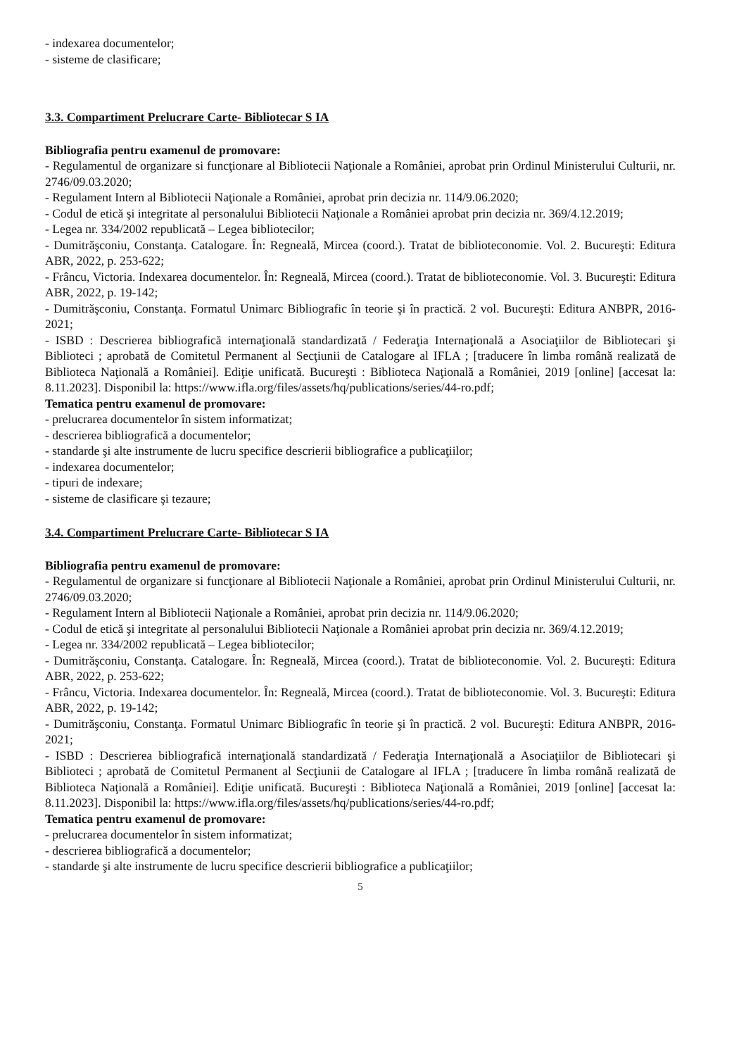- indexarea documentelor;
- sisteme de clasificare;
3.3. Compartiment Prelucrare Carte- Bibliotecar S IA
Bibliografia pentru examenul de promovare:
- Regulamentul de organizare si funcţionare al Bibliotecii Naţionale a României, aprobat prin Ordinul Ministerului Culturii, nr. 2746/09.03.2020;
- Regulament Intern al Bibliotecii Naţionale a României, aprobat prin decizia nr. 114/9.06.2020;
- Codul de etică şi integritate al personalului Bibliotecii Naţionale a României aprobat prin decizia nr. 369/4.12.2019;
- Legea nr. 334/2002 republicată – Legea bibliotecilor;
- Dumitrăşconiu, Constanţa. Catalogare. În: Regneală, Mircea (coord.). Tratat de biblioteconomie. Vol. 2. Bucureşti: Editura ABR, 2022, p. 253-622;
- Frâncu, Victoria. Indexarea documentelor. În: Regneală, Mircea (coord.). Tratat de biblioteconomie. Vol. 3. Bucureşti: Editura ABR, 2022, p. 19-142;
- Dumitrăşconiu, Constanţa. Formatul Unimarc Bibliografic în teorie şi în practică. 2 vol. Bucureşti: Editura ANBPR, 2016-2021;
- ISBD : Descrierea bibliografică internaţională standardizată / Federaţia Internaţională a Asociaţiilor de Bibliotecari şi Biblioteci ; aprobată de Comitetul Permanent al Secţiunii de Catalogare al IFLA ; [traducere în limba română realizată de Biblioteca Naţională a României]. Ediţie unificată. Bucureşti : Biblioteca Naţională a României, 2019 [online] [accesat la: 8.11.2023]. Disponibil la: https://www.ifla.org/files/assets/hq/publications/series/44-ro.pdf;
Tematica pentru examenul de promovare:
- prelucrarea documentelor în sistem informatizat;
- descrierea bibliografică a documentelor;
- standarde şi alte instrumente de lucru specifice descrierii bibliografice a publicaţiilor;
- indexarea documentelor;
- tipuri de indexare;
- sisteme de clasificare şi tezaure;
3.4. Compartiment Prelucrare Carte- Bibliotecar S IA
Bibliografia pentru examenul de promovare:
- Regulamentul de organizare si funcţionare al Bibliotecii Naţionale a României, aprobat prin Ordinul Ministerului Culturii, nr. 2746/09.03.2020;
- Regulament Intern al Bibliotecii Naţionale a României, aprobat prin decizia nr. 114/9.06.2020;
- Codul de etică şi integritate al personalului Bibliotecii Naţionale a României aprobat prin decizia nr. 369/4.12.2019;
- Legea nr. 334/2002 republicată – Legea bibliotecilor;
- Dumitrăşconiu, Constanţa. Catalogare. În: Regneală, Mircea (coord.). Tratat de biblioteconomie. Vol. 2. Bucureşti: Editura ABR, 2022, p. 253-622;
- Frâncu, Victoria. Indexarea documentelor. În: Regneală, Mircea (coord.). Tratat de biblioteconomie. Vol. 3. Bucureşti: Editura ABR, 2022, p. 19-142;
- Dumitrăşconiu, Constanţa. Formatul Unimarc Bibliografic în teorie şi în practică. 2 vol. Bucureşti: Editura ANBPR, 2016-2021;
- ISBD : Descrierea bibliografică internaţională standardizată / Federaţia Internaţională a Asociaţiilor de Bibliotecari şi Biblioteci ; aprobată de Comitetul Permanent al Secţiunii de Catalogare al IFLA ; [traducere în limba română realizată de Biblioteca Naţională a României]. Ediţie unificată. Bucureşti : Biblioteca Naţională a României, 2019 [online] [accesat la: 8.11.2023]. Disponibil la: https://www.ifla.org/files/assets/hq/publications/series/44-ro.pdf;
Tematica pentru examenul de promovare:
- prelucrarea documentelor în sistem informatizat;
- descrierea bibliografică a documentelor;
- standarde şi alte instrumente de lucru specifice descrierii bibliografice a publicaţiilor;
5